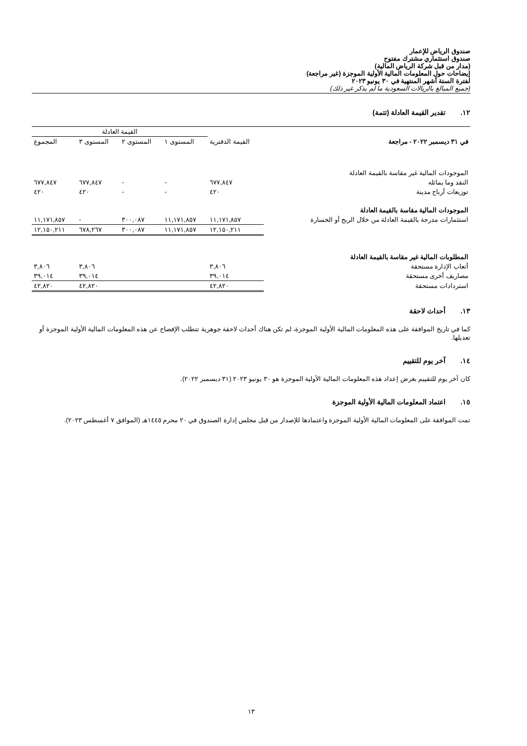صندوق الرياض للإعمار
صندوق استثماري مشترك مفتوح
(مدار من قبل شركة الرياض المالية)
إيضاحات حول المعلومات المالية الأولية الموجزة (غير مراجعة)
لفترة الستة أشهر المنتهية في ٣٠ يونيو ٢٠٢٣
(جميع المبالغ بالريالات السعودية ما لم يذكر غير ذلك)
١٢. تقدير القيمة العادلة (تتمة)
| | | القيمة العادلة | | | |
| --- | --- | --- | --- | --- | --- |
| في ٣١ ديسمبر ٢٠٢٢ - مراجعة | القيمة الدفترية | المستوى ١ | المستوى ٢ | المستوى ٣ | المجموع |
| الموجودات المالية غير مقاسة بالقيمة العادلة | | | | | |
| النقد وما يماثله | ٦٧٧,٨٤٧ | - | - | ٦٧٧,٨٤٧ | ٦٧٧,٨٤٧ |
| توزيعات أرباح مدينة | ٤٢٠ | - | - | ٤٢٠ | ٤٢٠ |
| الموجودات المالية مقاسة بالقيمة العادلة | | | | | |
| استثمارات مدرجة بالقيمة العادلة من خلال الربح أو الخسارة | ١١,١٧١,٨٥٧ | ١١,١٧١,٨٥٧ | ٣٠٠,٠٨٧ | - | ١١,١٧١,٨٥٧ |
| | ١٢,١٥٠,٢١١ | ١١,١٧١,٨٥٧ | ٣٠٠,٠٨٧ | ٦٧٨,٢٦٧ | ١٢,١٥٠,٢١١ |
| المطلوبات المالية غير مقاسة بالقيمة العادلة | | | | | |
| أتعاب الإدارة مستحقة | ٣,٨٠٦ | | | ٣,٨٠٦ | ٣,٨٠٦ |
| مصاريف أخرى مستحقة | ٣٩,٠١٤ | | | ٣٩,٠١٤ | ٣٩,٠١٤ |
| استردادات مستحقة | ٤٢,٨٢٠ | | | ٤٢,٨٢٠ | ٤٢,٨٢٠ |
١٣. أحداث لاحقة
كما في تاريخ الموافقة على هذه المعلومات المالية الأولية الموجزة، لم تكن هناك أحداث لاحقة جوهرية تتطلب الإفصاح عن هذه المعلومات المالية الأولية الموجزة أو تعديلها.
١٤. آخر يوم للتقييم
كان آخر يوم للتقييم بغرض إعداد هذه المعلومات المالية الأولية الموجزة هو ٣٠ يونيو ٢٠٢٣ (٣١ ديسمبر ٢٠٢٢).
١٥. اعتماد المعلومات المالية الأولية الموجزة
تمت الموافقة على المعلومات المالية الأولية الموجزة واعتمادها للإصدار من قبل مجلس إدارة الصندوق في ٢٠ محرم ١٤٤٥هـ (الموافق ٧ أغسطس ٢٠٢٣).
١٣